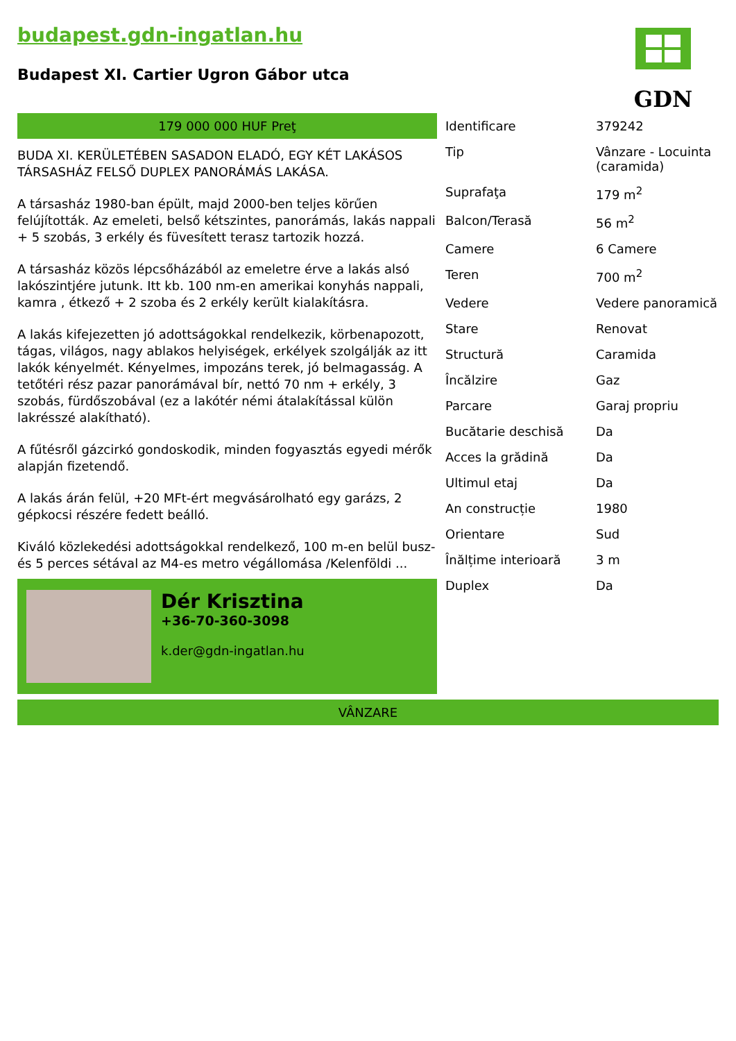budapest.gdn-ingatlan.hu
Budapest XI. Cartier Ugron Gábor utca
GDN
179 000 000 HUF Preţ
BUDA XI. KERÜLETÉBEN SASADON ELADÓ, EGY KÉT LAKÁSOS TÁRSASHÁZ FELSŐ DUPLEX PANORÁMÁS LAKÁSA.
A társasház 1980-ban épült, majd 2000-ben teljes körűen felújították. Az emeleti, belső kétszintes, panorámás, lakás nappali + 5 szobás, 3 erkély és füvesített terasz tartozik hozzá.
A társasház közös lépcsőházából az emeletre érve a lakás alsó lakószintjére jutunk. Itt kb. 100 nm-en amerikai konyhás nappali, kamra , étkező + 2 szoba és 2 erkély került kialakításra.
A lakás kifejezetten jó adottságokkal rendelkezik, körbenapozott, tágas, világos, nagy ablakos helyiségek, erkélyek szolgálják az itt lakók kényelmét. Kényelmes, impozáns terek, jó belmagasság. A tetőtéri rész pazar panorámával bír, nettó 70 nm + erkély, 3 szobás, fürdőszobával (ez a lakótér némi átalakítással külön lakrésszé alakítható).
A fűtésről gázcirkó gondoskodik, minden fogyasztás egyedi mérők alapján fizetendő.
A lakás árán felül, +20 MFt-ért megvásárolható egy garázs, 2 gépkocsi részére fedett beálló.
Kiváló közlekedési adottságokkal rendelkező, 100 m-en belül busz- és 5 perces sétával az M4-es metro végállomása /Kelenföldi ...
Dér Krisztina
+36-70-360-3098
k.der@gdn-ingatlan.hu
| Identificare | 379242 |
| Tip | Vânzare - Locuinta (caramida) |
| Suprafaţa | 179 m<sup>2</sup> |
| Balcon/Terasă | 56 m<sup>2</sup> |
| Camere | 6 Camere |
| Teren | 700 m<sup>2</sup> |
| Vedere | Vedere panoramică |
| Stare | Renovat |
| Structură | Caramida |
| Încălzire | Gaz |
| Parcare | Garaj propriu |
| Bucătarie deschisă | Da |
| Acces la grădină | Da |
| Ultimul etaj | Da |
| An construcție | 1980 |
| Orientare | Sud |
| Înălțime interioară | 3 m |
| Duplex | Da |
VÂNZARE